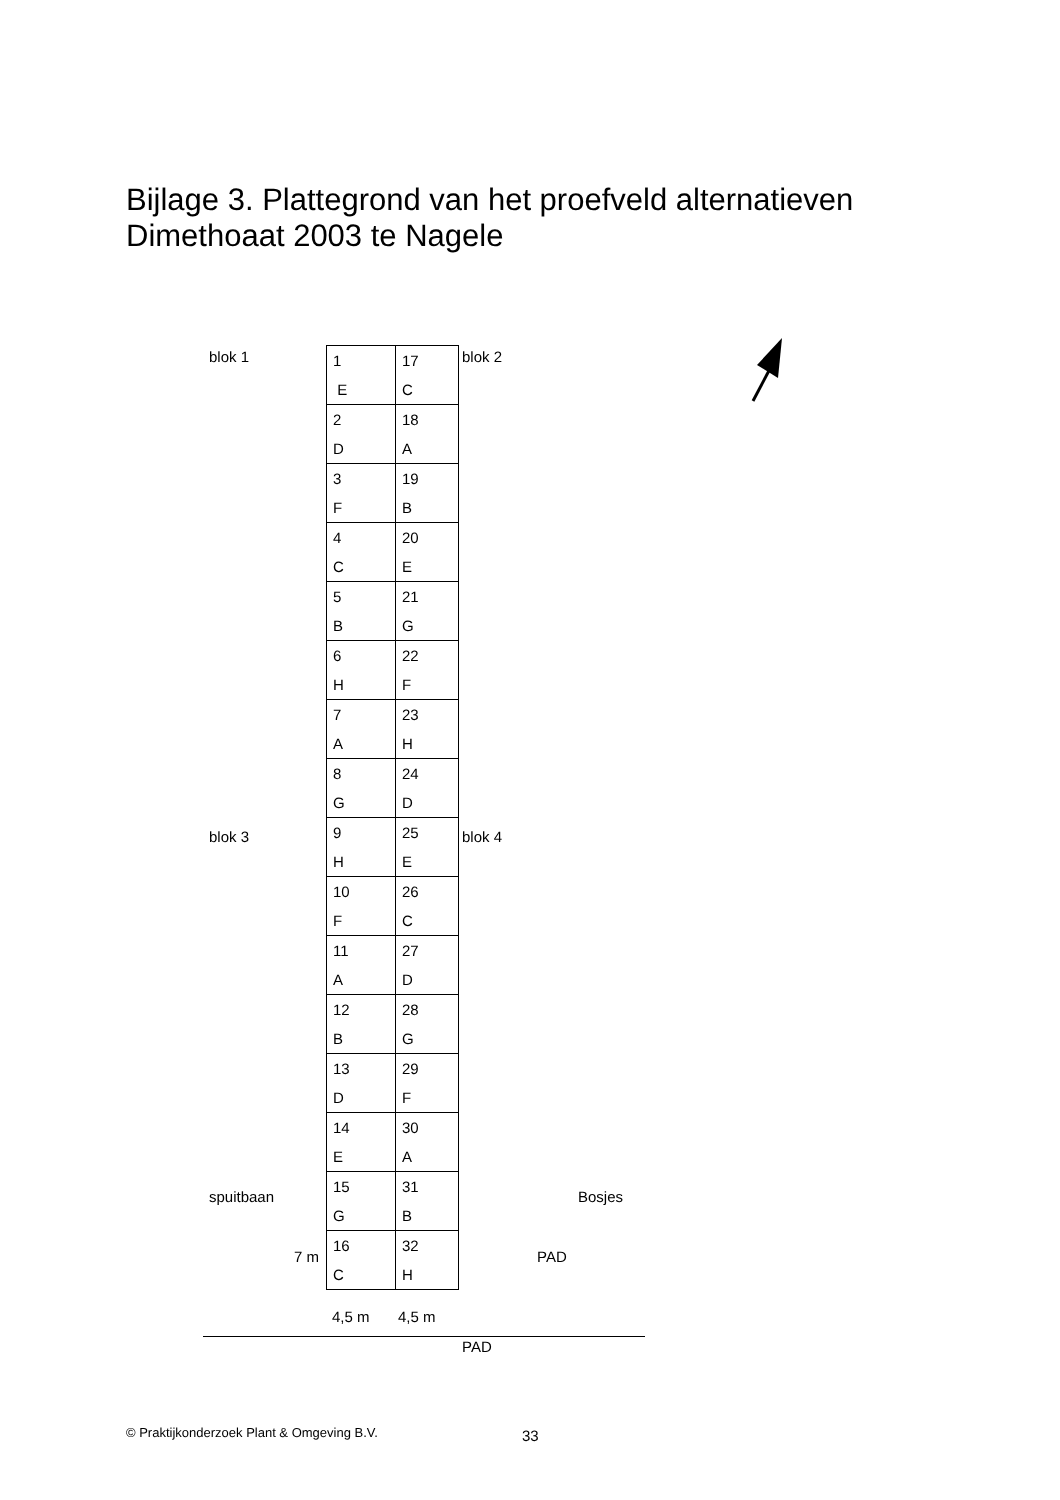Bijlage 3. Plattegrond van het proefveld alternatieven
Dimethoaat 2003 te Nagele
blok 1 blok 2
blok 3 blok 4
spuitbaan Bosjes
7 m PAD
| 1 E | 17 C |
| 2 D | 18 A |
| 3 F | 19 B |
| 4 C | 20 E |
| 5 B | 21 G |
| 6 H | 22 F |
| 7 A | 23 H |
| 8 G | 24 D |
| 9 H | 25 E |
| 10 F | 26 C |
| 11 A | 27 D |
| 12 B | 28 G |
| 13 D | 29 F |
| 14 E | 30 A |
| 15 G | 31 B |
| 16 C | 32 H |
4,5 m 4,5 m
PAD
© Praktijkonderzoek Plant & Omgeving B.V.
33